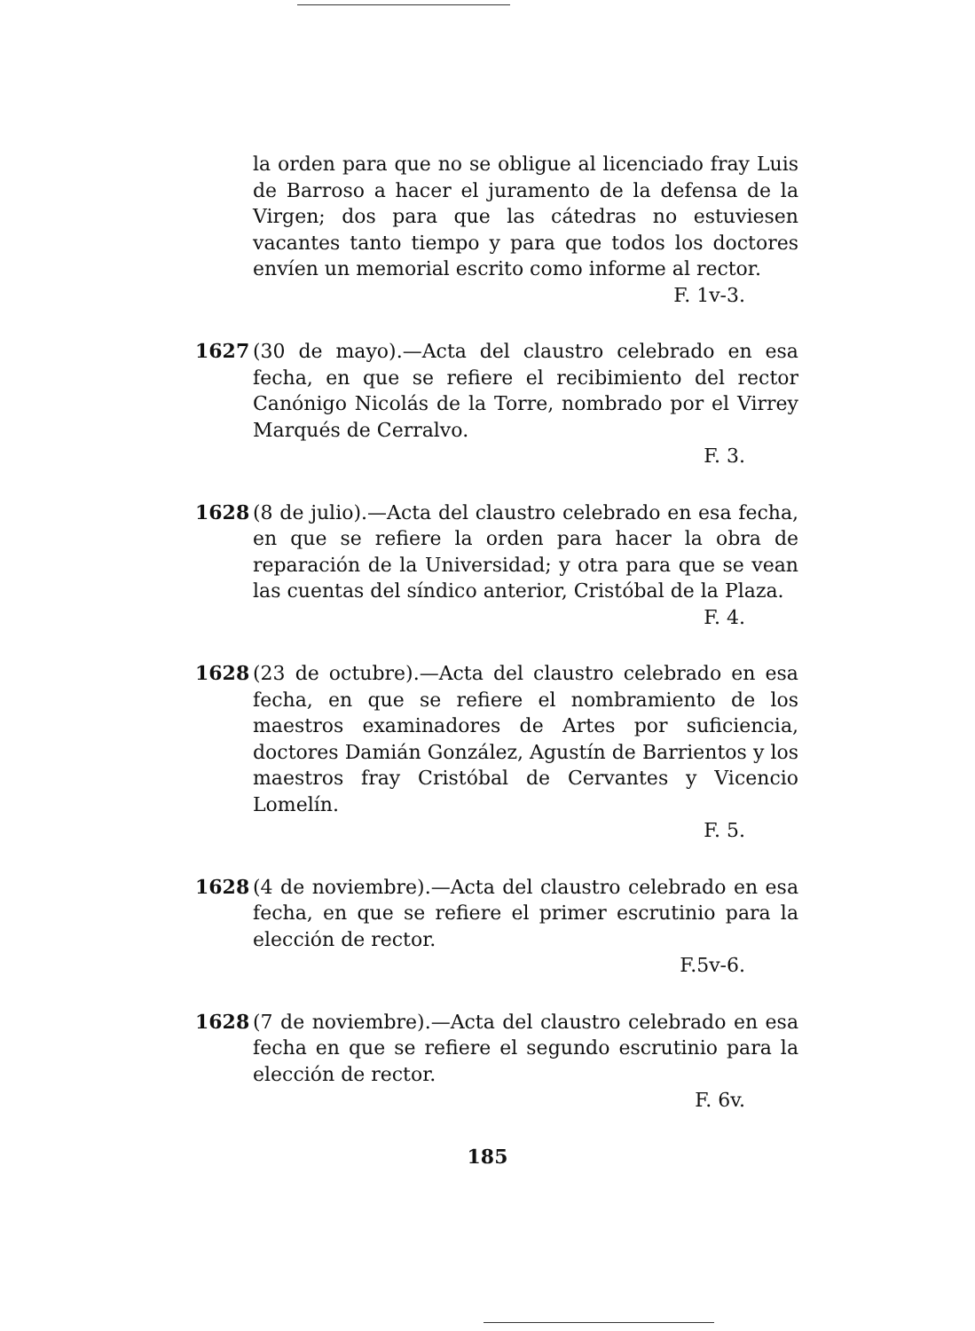la orden para que no se obligue al licenciado fray Luis de Barroso a hacer el juramento de la defensa de la Virgen; dos para que las cátedras no estuviesen vacantes tanto tiempo y para que todos los doctores envíen un memorial escrito como informe al rector.
F. 1v-3.
1627 (30 de mayo).—Acta del claustro celebrado en esa fecha, en que se refiere el recibimiento del rector Canónigo Nicolás de la Torre, nombrado por el Virrey Marqués de Cerralvo.
F. 3.
1628 (8 de julio).—Acta del claustro celebrado en esa fecha, en que se refiere la orden para hacer la obra de reparación de la Universidad; y otra para que se vean las cuentas del síndico anterior, Cristóbal de la Plaza.
F. 4.
1628 (23 de octubre).—Acta del claustro celebrado en esa fecha, en que se refiere el nombramiento de los maestros examinadores de Artes por suficiencia, doctores Damián González, Agustín de Barrientos y los maestros fray Cristóbal de Cervantes y Vicencio Lomelín.
F. 5.
1628 (4 de noviembre).—Acta del claustro celebrado en esa fecha, en que se refiere el primer escrutinio para la elección de rector.
F.5v-6.
1628 (7 de noviembre).—Acta del claustro celebrado en esa fecha en que se refiere el segundo escrutinio para la elección de rector.
F. 6v.
185